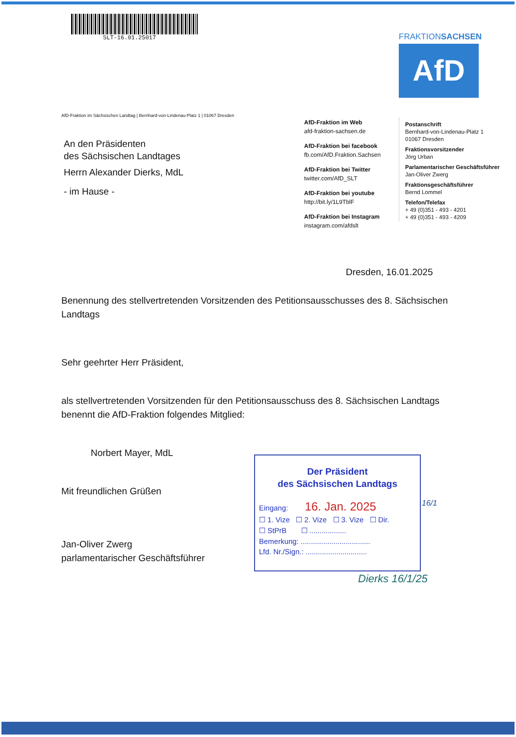SLT-16.01.25017
FRAKTIONSACHSEN
AfD
AfD-Fraktion im Sächsischen Landtag | Bernhard-von-Lindenau-Platz 1 | 01067 Dresden
An den Präsidenten
des Sächsischen Landtages
Herrn Alexander Dierks, MdL
- im Hause -
AfD-Fraktion im Web
afd-fraktion-sachsen.de
AfD-Fraktion bei facebook
fb.com/AfD.Fraktion.Sachsen
AfD-Fraktion bei Twitter
twitter.com/AfD_SLT
AfD-Fraktion bei youtube
http://bit.ly/1L9TblF
AfD-Fraktion bei Instagram
instagram.com/afdslt
Postanschrift
Bernhard-von-Lindenau-Platz 1
01067 Dresden
Fraktionsvorsitzender
Jörg Urban
Parlamentarischer Geschäftsführer
Jan-Oliver Zwerg
Fraktionsgeschäftsführer
Bernd Lommel
Telefon/Telefax
+ 49 (0)351 - 493 - 4201
+ 49 (0)351 - 493 - 4209
Dresden, 16.01.2025
Benennung des stellvertretenden Vorsitzenden des Petitionsausschusses des 8. Sächsischen Landtags
Sehr geehrter Herr Präsident,
als stellvertretenden Vorsitzenden für den Petitionsausschuss des 8. Sächsischen Landtags benennt die AfD-Fraktion folgendes Mitglied:
Norbert Mayer, MdL
Mit freundlichen Grüßen
Jan-Oliver Zwerg
parlamentarischer Geschäftsführer
Der Präsident
des Sächsischen Landtags
Eingang: 16. Jan. 2025
☐ 1. Vize ☐ 2. Vize ☐ 3. Vize ☐ Dir.
☐ StPrB ☐ ..................
Bemerkung: ..................................
Lfd. Nr./Sign.: ..............................
16/1
Dierks 16/1/25